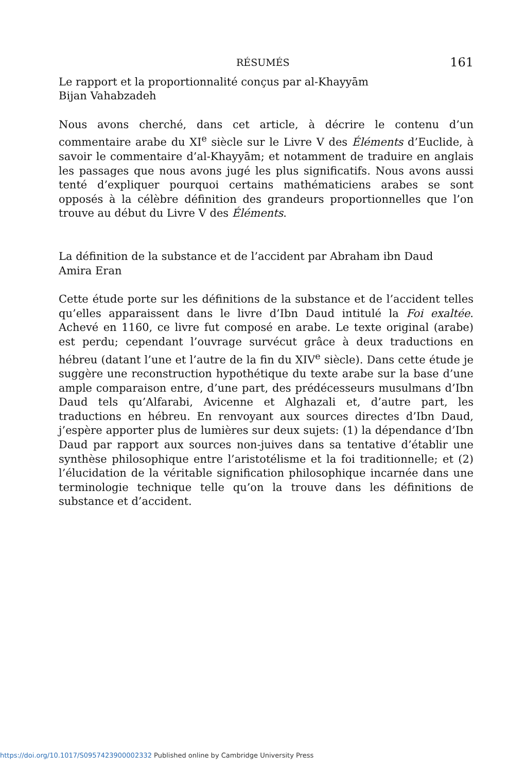RÉSUMÉS 161
Le rapport et la proportionnalité conçus par al-Khayyām
Bijan Vahabzadeh
Nous avons cherché, dans cet article, à décrire le contenu d’un commentaire arabe du XI<sup>e</sup> siècle sur le Livre V des Éléments d’Euclide, à savoir le commentaire d’al-Khayyām; et notamment de traduire en anglais les passages que nous avons jugé les plus significatifs. Nous avons aussi tenté d’expliquer pourquoi certains mathématiciens arabes se sont opposés à la célèbre définition des grandeurs proportionnelles que l’on trouve au début du Livre V des Éléments.
La définition de la substance et de l’accident par Abraham ibn Daud
Amira Eran
Cette étude porte sur les définitions de la substance et de l’accident telles qu’elles apparaissent dans le livre d’Ibn Daud intitulé la Foi exaltée. Achevé en 1160, ce livre fut composé en arabe. Le texte original (arabe) est perdu; cependant l’ouvrage survécut grâce à deux traductions en hébreu (datant l’une et l’autre de la fin du XIV<sup>e</sup> siècle). Dans cette étude je suggère une reconstruction hypothétique du texte arabe sur la base d’une ample comparaison entre, d’une part, des prédécesseurs musulmans d’Ibn Daud tels qu’Alfarabi, Avicenne et Alghazali et, d’autre part, les traductions en hébreu. En renvoyant aux sources directes d’Ibn Daud, j’espère apporter plus de lumières sur deux sujets: (1) la dépendance d’Ibn Daud par rapport aux sources non-juives dans sa tentative d’établir une synthèse philosophique entre l’aristotélisme et la foi traditionnelle; et (2) l’élucidation de la véritable signification philosophique incarnée dans une terminologie technique telle qu’on la trouve dans les définitions de substance et d’accident.
https://doi.org/10.1017/S0957423900002332 Published online by Cambridge University Press